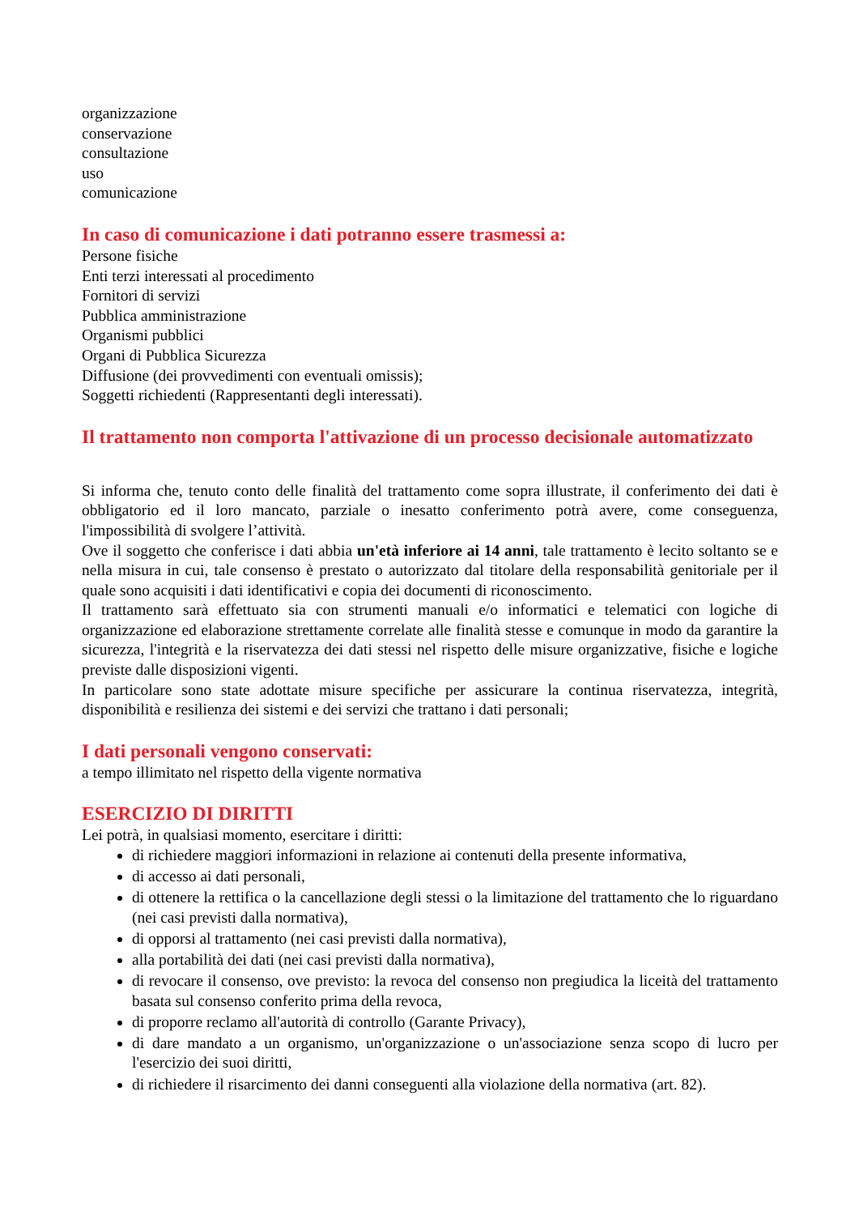organizzazione
conservazione
consultazione
uso
comunicazione
In caso di comunicazione i dati potranno essere trasmessi a:
Persone fisiche
Enti terzi interessati al procedimento
Fornitori di servizi
Pubblica amministrazione
Organismi pubblici
Organi di Pubblica Sicurezza
Diffusione (dei provvedimenti con eventuali omissis);
Soggetti richiedenti (Rappresentanti degli interessati).
Il trattamento non comporta l'attivazione di un processo decisionale automatizzato
Si informa che, tenuto conto delle finalità del trattamento come sopra illustrate, il conferimento dei dati è obbligatorio ed il loro mancato, parziale o inesatto conferimento potrà avere, come conseguenza, l'impossibilità di svolgere l’attività.
Ove il soggetto che conferisce i dati abbia un'età inferiore ai 14 anni, tale trattamento è lecito soltanto se e nella misura in cui, tale consenso è prestato o autorizzato dal titolare della responsabilità genitoriale per il quale sono acquisiti i dati identificativi e copia dei documenti di riconoscimento.
Il trattamento sarà effettuato sia con strumenti manuali e/o informatici e telematici con logiche di organizzazione ed elaborazione strettamente correlate alle finalità stesse e comunque in modo da garantire la sicurezza, l'integrità e la riservatezza dei dati stessi nel rispetto delle misure organizzative, fisiche e logiche previste dalle disposizioni vigenti.
In particolare sono state adottate misure specifiche per assicurare la continua riservatezza, integrità, disponibilità e resilienza dei sistemi e dei servizi che trattano i dati personali;
I dati personali vengono conservati:
a tempo illimitato nel rispetto della vigente normativa
ESERCIZIO DI DIRITTI
Lei potrà, in qualsiasi momento, esercitare i diritti:
di richiedere maggiori informazioni in relazione ai contenuti della presente informativa,
di accesso ai dati personali,
di ottenere la rettifica o la cancellazione degli stessi o la limitazione del trattamento che lo riguardano (nei casi previsti dalla normativa),
di opporsi al trattamento (nei casi previsti dalla normativa),
alla portabilità dei dati (nei casi previsti dalla normativa),
di revocare il consenso, ove previsto: la revoca del consenso non pregiudica la liceità del trattamento basata sul consenso conferito prima della revoca,
di proporre reclamo all'autorità di controllo (Garante Privacy),
di dare mandato a un organismo, un'organizzazione o un'associazione senza scopo di lucro per l'esercizio dei suoi diritti,
di richiedere il risarcimento dei danni conseguenti alla violazione della normativa (art. 82).